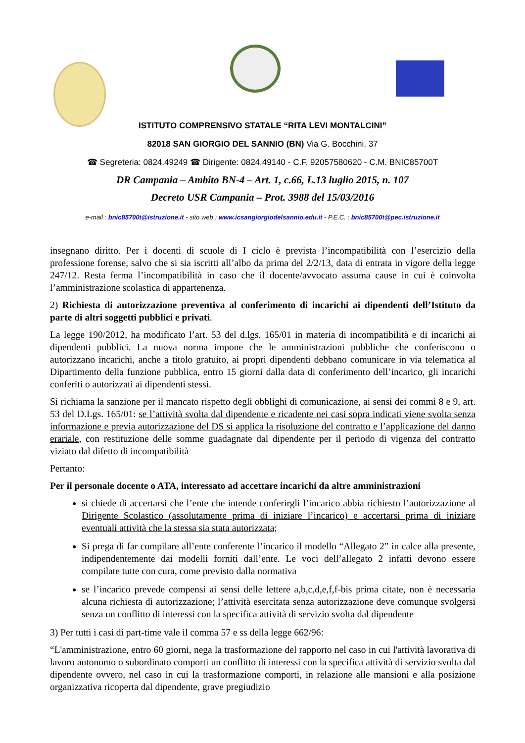ISTITUTO COMPRENSIVO STATALE “RITA LEVI MONTALCINI”
82018 SAN GIORGIO DEL SANNIO (BN) Via G. Bocchini, 37
☎ Segreteria: 0824.49249 ☎ Dirigente: 0824.49140 - C.F. 92057580620 - C.M. BNIC85700T
DR Campania – Ambito BN-4 – Art. 1, c.66, L.13 luglio 2015, n. 107
Decreto USR Campania – Prot. 3988 del 15/03/2016
e-mail : bnic85700t@istruzione.it - sito web : www.icsangiorgiodelsannio.edu.it - P.E.C. : bnic85700t@pec.istruzione.it
insegnano diritto. Per i docenti di scuole di I ciclo è prevista l’incompatibilità con l’esercizio della professione forense, salvo che si sia iscritti all’albo da prima del 2/2/13, data di entrata in vigore della legge 247/12. Resta ferma l’incompatibilità in caso che il docente/avvocato assuma cause in cui è coinvolta l’amministrazione scolastica di appartenenza.
2) Richiesta di autorizzazione preventiva al conferimento di incarichi ai dipendenti dell’Istituto da parte di altri soggetti pubblici e privati.
La legge 190/2012, ha modificato l’art. 53 del d.lgs. 165/01 in materia di incompatibilità e di incarichi ai dipendenti pubblici. La nuova norma impone che le amministrazioni pubbliche che conferiscono o autorizzano incarichi, anche a titolo gratuito, ai propri dipendenti debbano comunicare in via telematica al Dipartimento della funzione pubblica, entro 15 giorni dalla data di conferimento dell’incarico, gli incarichi conferiti o autorizzati ai dipendenti stessi.
Si richiama la sanzione per il mancato rispetto degli obblighi di comunicazione, ai sensi dei commi 8 e 9, art. 53 del D.Lgs. 165/01: se l’attività svolta dal dipendente e ricadente nei casi sopra indicati viene svolta senza informazione e previa autorizzazione del DS si applica la risoluzione del contratto e l’applicazione del danno erariale, con restituzione delle somme guadagnate dal dipendente per il periodo di vigenza del contratto viziato dal difetto di incompatibilità
Pertanto:
Per il personale docente o ATA, interessato ad accettare incarichi da altre amministrazioni
si chiede di accertarsi che l’ente che intende conferirgli l’incarico abbia richiesto l’autorizzazione al Dirigente Scolastico (assolutamente prima di iniziare l’incarico) e accertarsi prima di iniziare eventuali attività che la stessa sia stata autorizzata;
Si prega di far compilare all’ente conferente l’incarico il modello “Allegato 2” in calce alla presente, indipendentemente dai modelli forniti dall’ente. Le voci dell’allegato 2 infatti devono essere compilate tutte con cura, come previsto dalla normativa
se l’incarico prevede compensi ai sensi delle lettere a,b,c,d,e,f,f-bis prima citate, non è necessaria alcuna richiesta di autorizzazione; l’attività esercitata senza autorizzazione deve comunque svolgersi senza un conflitto di interessi con la specifica attività di servizio svolta dal dipendente
3) Per tutti i casi di part-time vale il comma 57 e ss della legge 662/96:
“L'amministrazione, entro 60 giorni, nega la trasformazione del rapporto nel caso in cui l'attività lavorativa di lavoro autonomo o subordinato comporti un conflitto di interessi con la specifica attività di servizio svolta dal dipendente ovvero, nel caso in cui la trasformazione comporti, in relazione alle mansioni e alla posizione organizzativa ricoperta dal dipendente, grave pregiudizio